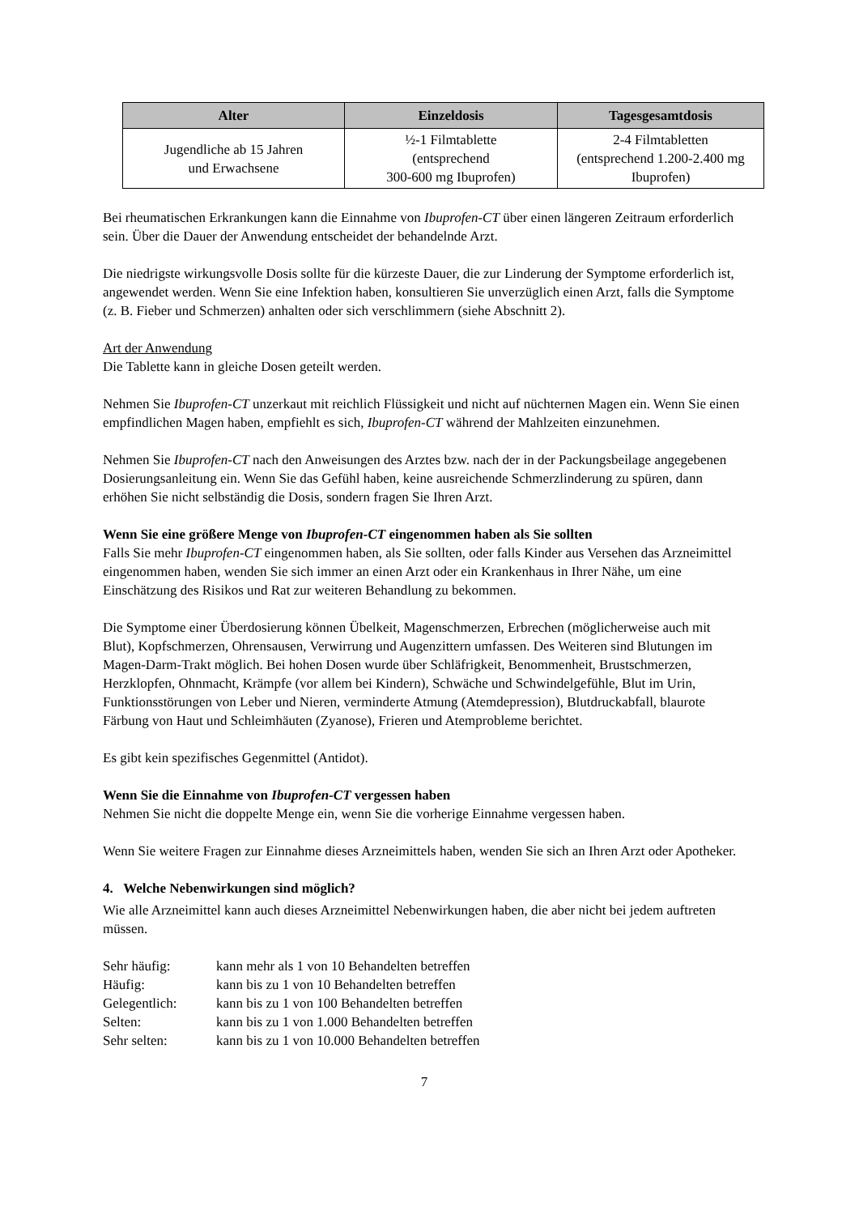| Alter | Einzeldosis | Tagesgesamtdosis |
| --- | --- | --- |
| Jugendliche ab 15 Jahren und Erwachsene | ½-1 Filmtablette (entsprechend 300-600 mg Ibuprofen) | 2-4 Filmtabletten (entsprechend 1.200-2.400 mg Ibuprofen) |
Bei rheumatischen Erkrankungen kann die Einnahme von Ibuprofen-CT über einen längeren Zeitraum erforderlich sein. Über die Dauer der Anwendung entscheidet der behandelnde Arzt.
Die niedrigste wirkungsvolle Dosis sollte für die kürzeste Dauer, die zur Linderung der Symptome erforderlich ist, angewendet werden. Wenn Sie eine Infektion haben, konsultieren Sie unverzüglich einen Arzt, falls die Symptome (z. B. Fieber und Schmerzen) anhalten oder sich verschlimmern (siehe Abschnitt 2).
Art der Anwendung
Die Tablette kann in gleiche Dosen geteilt werden.
Nehmen Sie Ibuprofen-CT unzerkaut mit reichlich Flüssigkeit und nicht auf nüchternen Magen ein. Wenn Sie einen empfindlichen Magen haben, empfiehlt es sich, Ibuprofen-CT während der Mahlzeiten einzunehmen.
Nehmen Sie Ibuprofen-CT nach den Anweisungen des Arztes bzw. nach der in der Packungsbeilage angegebenen Dosierungsanleitung ein. Wenn Sie das Gefühl haben, keine ausreichende Schmerzlinderung zu spüren, dann erhöhen Sie nicht selbständig die Dosis, sondern fragen Sie Ihren Arzt.
Wenn Sie eine größere Menge von Ibuprofen-CT eingenommen haben als Sie sollten
Falls Sie mehr Ibuprofen-CT eingenommen haben, als Sie sollten, oder falls Kinder aus Versehen das Arzneimittel eingenommen haben, wenden Sie sich immer an einen Arzt oder ein Krankenhaus in Ihrer Nähe, um eine Einschätzung des Risikos und Rat zur weiteren Behandlung zu bekommen.
Die Symptome einer Überdosierung können Übelkeit, Magenschmerzen, Erbrechen (möglicherweise auch mit Blut), Kopfschmerzen, Ohrensausen, Verwirrung und Augenzittern umfassen. Des Weiteren sind Blutungen im Magen-Darm-Trakt möglich. Bei hohen Dosen wurde über Schläfrigkeit, Benommenheit, Brustschmerzen, Herzklopfen, Ohnmacht, Krämpfe (vor allem bei Kindern), Schwäche und Schwindelgefühle, Blut im Urin, Funktionsstörungen von Leber und Nieren, verminderte Atmung (Atemdepression), Blutdruckabfall, blaurote Färbung von Haut und Schleimhäuten (Zyanose), Frieren und Atemprobleme berichtet.
Es gibt kein spezifisches Gegenmittel (Antidot).
Wenn Sie die Einnahme von Ibuprofen-CT vergessen haben
Nehmen Sie nicht die doppelte Menge ein, wenn Sie die vorherige Einnahme vergessen haben.
Wenn Sie weitere Fragen zur Einnahme dieses Arzneimittels haben, wenden Sie sich an Ihren Arzt oder Apotheker.
4. Welche Nebenwirkungen sind möglich?
Wie alle Arzneimittel kann auch dieses Arzneimittel Nebenwirkungen haben, die aber nicht bei jedem auftreten müssen.
| Sehr häufig: | kann mehr als 1 von 10 Behandelten betreffen |
| Häufig: | kann bis zu 1 von 10 Behandelten betreffen |
| Gelegentlich: | kann bis zu 1 von 100 Behandelten betreffen |
| Selten: | kann bis zu 1 von 1.000 Behandelten betreffen |
| Sehr selten: | kann bis zu 1 von 10.000 Behandelten betreffen |
7